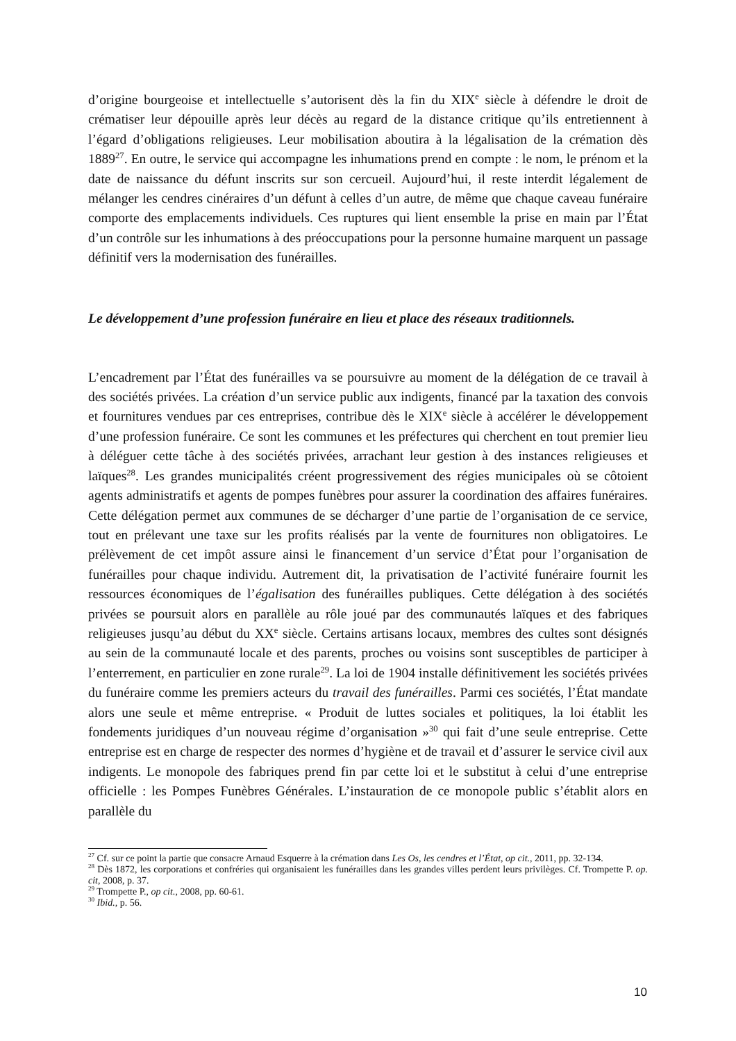d’origine bourgeoise et intellectuelle s’autorisent dès la fin du XIX<sup>e</sup> siècle à défendre le droit de crématiser leur dépouille après leur décès au regard de la distance critique qu’ils entretiennent à l’égard d’obligations religieuses. Leur mobilisation aboutira à la légalisation de la crémation dès 1889<sup>27</sup>. En outre, le service qui accompagne les inhumations prend en compte : le nom, le prénom et la date de naissance du défunt inscrits sur son cercueil. Aujourd’hui, il reste interdit légalement de mélanger les cendres cinéraires d’un défunt à celles d’un autre, de même que chaque caveau funéraire comporte des emplacements individuels. Ces ruptures qui lient ensemble la prise en main par l’État d’un contrôle sur les inhumations à des préoccupations pour la personne humaine marquent un passage définitif vers la modernisation des funérailles.
Le développement d’une profession funéraire en lieu et place des réseaux traditionnels.
L’encadrement par l’État des funérailles va se poursuivre au moment de la délégation de ce travail à des sociétés privées. La création d’un service public aux indigents, financé par la taxation des convois et fournitures vendues par ces entreprises, contribue dès le XIX<sup>e</sup> siècle à accélérer le développement d’une profession funéraire. Ce sont les communes et les préfectures qui cherchent en tout premier lieu à déléguer cette tâche à des sociétés privées, arrachant leur gestion à des instances religieuses et laïques<sup>28</sup>. Les grandes municipalités créent progressivement des régies municipales où se côtoient agents administratifs et agents de pompes funèbres pour assurer la coordination des affaires funéraires. Cette délégation permet aux communes de se décharger d’une partie de l’organisation de ce service, tout en prélevant une taxe sur les profits réalisés par la vente de fournitures non obligatoires. Le prélèvement de cet impôt assure ainsi le financement d’un service d’État pour l’organisation de funérailles pour chaque individu. Autrement dit, la privatisation de l’activité funéraire fournit les ressources économiques de l’égalisation des funérailles publiques. Cette délégation à des sociétés privées se poursuit alors en parallèle au rôle joué par des communautés laïques et des fabriques religieuses jusqu’au début du XX<sup>e</sup> siècle. Certains artisans locaux, membres des cultes sont désignés au sein de la communauté locale et des parents, proches ou voisins sont susceptibles de participer à l’enterrement, en particulier en zone rurale<sup>29</sup>. La loi de 1904 installe définitivement les sociétés privées du funéraire comme les premiers acteurs du travail des funérailles. Parmi ces sociétés, l’État mandate alors une seule et même entreprise. « Produit de luttes sociales et politiques, la loi établit les fondements juridiques d’un nouveau régime d’organisation »<sup>30</sup> qui fait d’une seule entreprise. Cette entreprise est en charge de respecter des normes d’hygiène et de travail et d’assurer le service civil aux indigents. Le monopole des fabriques prend fin par cette loi et le substitut à celui d’une entreprise officielle : les Pompes Funèbres Générales. L’instauration de ce monopole public s’établit alors en parallèle du
<sup>27</sup> Cf. sur ce point la partie que consacre Arnaud Esquerre à la crémation dans Les Os, les cendres et l’État, op cit., 2011, pp. 32-134.
<sup>28</sup> Dès 1872, les corporations et confréries qui organisaient les funérailles dans les grandes villes perdent leurs privilèges. Cf. Trompette P. op. cit, 2008, p. 37.
<sup>29</sup> Trompette P., op cit., 2008, pp. 60-61.
<sup>30</sup> Ibid., p. 56.
10